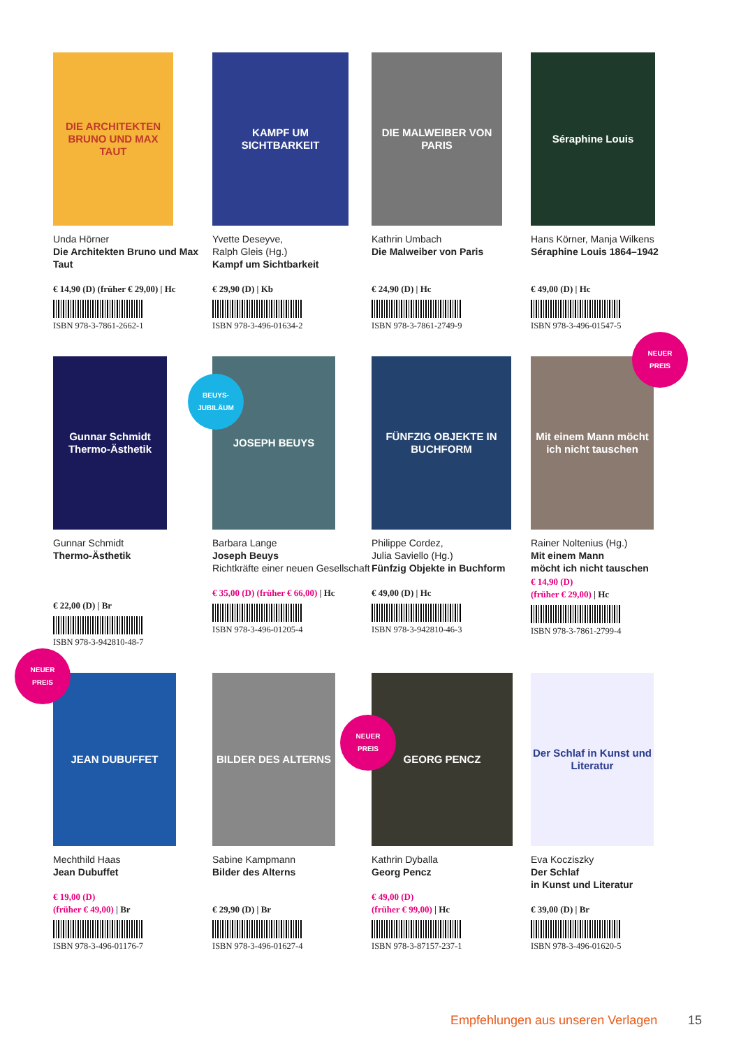DIE ARCHITEKTEN BRUNO UND MAX TAUT
Unda Hörner
Die Architekten Bruno und Max Taut
€ 14,90 (D) (früher € 29,00) | Hc
ISBN 978-3-7861-2662-1
KAMPF UM SICHTBARKEIT
Yvette Deseyve,
Ralph Gleis (Hg.)
Kampf um Sichtbarkeit
€ 29,90 (D) | Kb
ISBN 978-3-496-01634-2
DIE MALWEIBER VON PARIS
Kathrin Umbach
Die Malweiber von Paris
€ 24,90 (D) | Hc
ISBN 978-3-7861-2749-9
Séraphine Louis
Hans Körner, Manja Wilkens
Séraphine Louis 1864–1942
€ 49,00 (D) | Hc
ISBN 978-3-496-01547-5
Gunnar Schmidt Thermo-Ästhetik
Gunnar Schmidt
Thermo-Ästhetik
€ 22,00 (D) | Br
ISBN 978-3-942810-48-7
BEUYS-
JUBILÄUM
JOSEPH BEUYS
Barbara Lange
Joseph Beuys
Richtkräfte einer neuen Gesellschaft
€ 35,00 (D) (früher € 66,00) | Hc
ISBN 978-3-496-01205-4
FÜNFZIG OBJEKTE IN BUCHFORM
Philippe Cordez,
Julia Saviello (Hg.)
Fünfzig Objekte in Buchform
€ 49,00 (D) | Hc
ISBN 978-3-942810-46-3
NEUER
PREIS
Mit einem Mann möcht ich nicht tauschen
Rainer Noltenius (Hg.)
Mit einem Mann
möcht ich nicht tauschen
€ 14,90 (D)
(früher € 29,00) | Hc
ISBN 978-3-7861-2799-4
NEUER
PREIS
JEAN DUBUFFET
Mechthild Haas
Jean Dubuffet
€ 19,00 (D)
(früher € 49,00) | Br
ISBN 978-3-496-01176-7
BILDER DES ALTERNS
Sabine Kampmann
Bilder des Alterns
€ 29,90 (D) | Br
ISBN 978-3-496-01627-4
NEUER
PREIS
GEORG PENCZ
Kathrin Dyballa
Georg Pencz
€ 49,00 (D)
(früher € 99,00) | Hc
ISBN 978-3-87157-237-1
Der Schlaf in Kunst und Literatur
Eva Kocziszky
Der Schlaf
in Kunst und Literatur
€ 39,00 (D) | Br
ISBN 978-3-496-01620-5
Empfehlungen aus unseren Verlagen
15